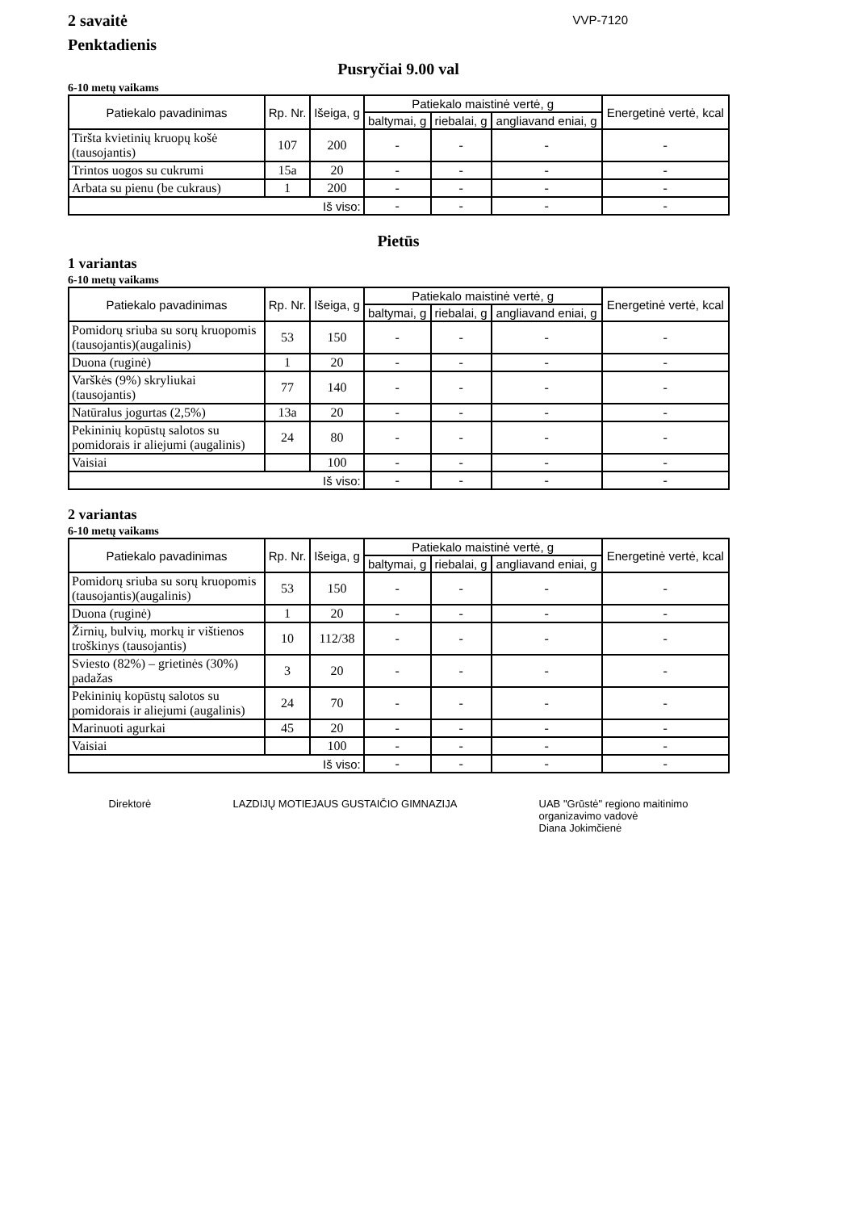2 savaitė
Penktadienis
VVP-7120
Pusryčiai 9.00 val
6-10 metų vaikams
| Patiekalo pavadinimas | Rp. Nr. | Išeiga, g | Patiekalo maistinė vertė, g | | | Energetinė vertė, kcal |
| --- | --- | --- | --- | --- | --- | --- |
| | | | baltymai, g | riebalai, g | angliavand eniai, g | |
| Tiršta kvietinių kruopų košė (tausojantis) | 107 | 200 | - | - | - | - |
| Trintos uogos su cukrumi | 15a | 20 | - | - | - | - |
| Arbata su pienu (be cukraus) | 1 | 200 | - | - | - | - |
| Iš viso: | | | - | - | - | - |
Pietūs
1 variantas
6-10 metų vaikams
| Patiekalo pavadinimas | Rp. Nr. | Išeiga, g | Patiekalo maistinė vertė, g | | | Energetinė vertė, kcal |
| --- | --- | --- | --- | --- | --- | --- |
| | | | baltymai, g | riebalai, g | angliavand eniai, g | |
| Pomidorų sriuba su sorų kruopomis (tausojantis)(augalinis) | 53 | 150 | - | - | - | - |
| Duona (ruginė) | 1 | 20 | - | - | - | - |
| Varškės (9%) skryliukai (tausojantis) | 77 | 140 | - | - | - | - |
| Natūralus jogurtas (2,5%) | 13a | 20 | - | - | - | - |
| Pekininių kopūstų salotos su pomidorais ir aliejumi (augalinis) | 24 | 80 | - | - | - | - |
| Vaisiai | | 100 | - | - | - | - |
| Iš viso: | | | - | - | - | - |
2 variantas
6-10 metų vaikams
| Patiekalo pavadinimas | Rp. Nr. | Išeiga, g | Patiekalo maistinė vertė, g | | | Energetinė vertė, kcal |
| --- | --- | --- | --- | --- | --- | --- |
| | | | baltymai, g | riebalai, g | angliavand eniai, g | |
| Pomidorų sriuba su sorų kruopomis (tausojantis)(augalinis) | 53 | 150 | - | - | - | - |
| Duona (ruginė) | 1 | 20 | - | - | - | - |
| Žirnių, bulvių, morkų ir vištienos troškinys (tausojantis) | 10 | 112/38 | - | - | - | - |
| Sviesto (82%) – grietinės (30%) padažas | 3 | 20 | - | - | - | - |
| Pekininių kopūstų salotos su pomidorais ir aliejumi (augalinis) | 24 | 70 | - | - | - | - |
| Marinuoti agurkai | 45 | 20 | - | - | - | - |
| Vaisiai | | 100 | - | - | - | - |
| Iš viso: | | | - | - | - | - |
Direktorė LAZDIJŲ MOTIEJAUS GUSTAIČIO GIMNAZIJA
UAB "Grūstė" regiono maitinimo
organizavimo vadovė
Diana Jokimčienė